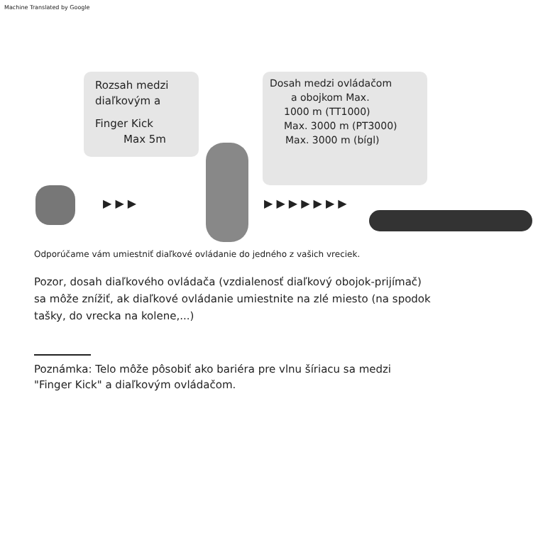Machine Translated by Google
Rozsah medzi
diaľkovým a
Finger Kick
Max 5m
Dosah medzi ovládačom
a obojkom Max.
1000 m (TT1000)
Max. 3000 m (PT3000)
Max. 3000 m (bígl)
▶ ▶ ▶ ▶ ▶ ▶ ▶ ▶ ▶ ▶
Odporúčame vám umiestniť diaľkové ovládanie do jedného z vašich vreciek.
Pozor, dosah diaľkového ovládača (vzdialenosť diaľkový obojok-prijímač)
sa môže znížiť, ak diaľkové ovládanie umiestnite na zlé miesto (na spodok
tašky, do vrecka na kolene,...)
Poznámka: Telo môže pôsobiť ako bariéra pre vlnu šíriacu sa medzi
"Finger Kick" a diaľkovým ovládačom.